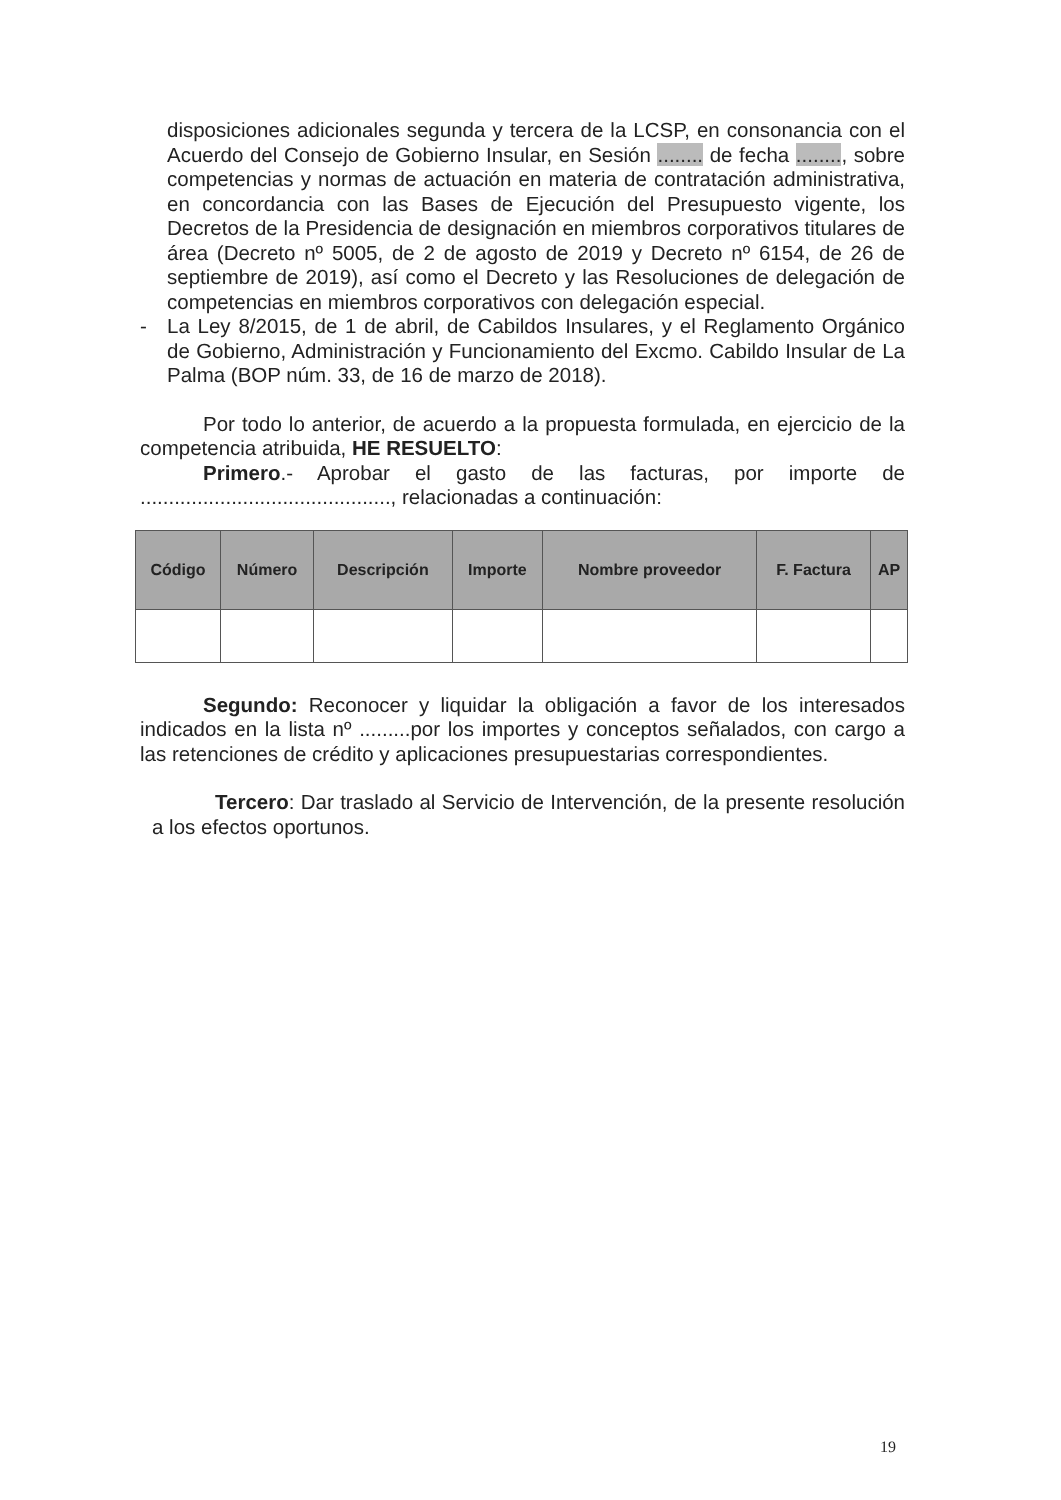disposiciones adicionales segunda y tercera de la LCSP, en consonancia con el Acuerdo del Consejo de Gobierno Insular, en Sesión ........ de fecha ........, sobre competencias y normas de actuación en materia de contratación administrativa, en concordancia con las Bases de Ejecución del Presupuesto vigente, los Decretos de la Presidencia de designación en miembros corporativos titulares de área (Decreto nº 5005, de 2 de agosto de 2019 y Decreto nº 6154, de 26 de septiembre de 2019), así como el Decreto y las Resoluciones de delegación de competencias en miembros corporativos con delegación especial.
- La Ley 8/2015, de 1 de abril, de Cabildos Insulares, y el Reglamento Orgánico de Gobierno, Administración y Funcionamiento del Excmo. Cabildo Insular de La Palma (BOP núm. 33, de 16 de marzo de 2018).
Por todo lo anterior, de acuerdo a la propuesta formulada, en ejercicio de la competencia atribuida, HE RESUELTO:
Primero.- Aprobar el gasto de las facturas, por importe de ............................................, relacionadas a continuación:
| Código | Número | Descripción | Importe | Nombre proveedor | F. Factura | AP |
| --- | --- | --- | --- | --- | --- | --- |
Segundo: Reconocer y liquidar la obligación a favor de los interesados indicados en la lista nº .........por los importes y conceptos señalados, con cargo a las retenciones de crédito y aplicaciones presupuestarias correspondientes.
Tercero: Dar traslado al Servicio de Intervención, de la presente resolución a los efectos oportunos.
19